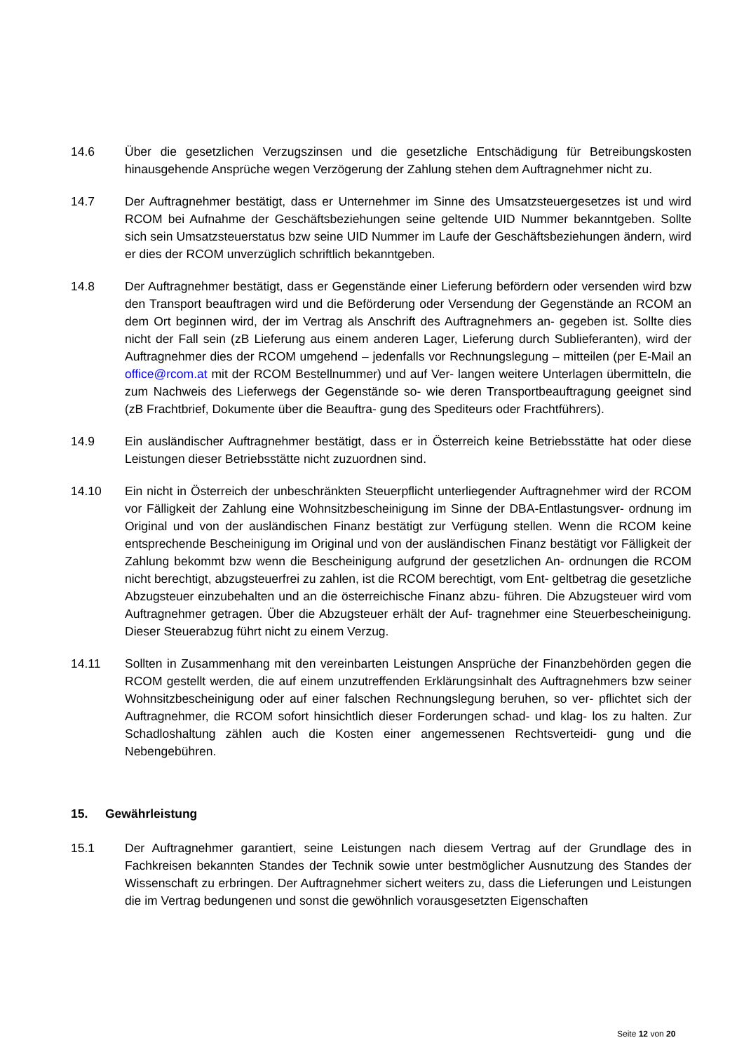14.6 Über die gesetzlichen Verzugszinsen und die gesetzliche Entschädigung für Betreibungskosten hinausgehende Ansprüche wegen Verzögerung der Zahlung stehen dem Auftragnehmer nicht zu.
14.7 Der Auftragnehmer bestätigt, dass er Unternehmer im Sinne des Umsatzsteuergesetzes ist und wird RCOM bei Aufnahme der Geschäftsbeziehungen seine geltende UID Nummer bekanntgeben. Sollte sich sein Umsatzsteuerstatus bzw seine UID Nummer im Laufe der Geschäftsbeziehungen ändern, wird er dies der RCOM unverzüglich schriftlich bekanntgeben.
14.8 Der Auftragnehmer bestätigt, dass er Gegenstände einer Lieferung befördern oder versenden wird bzw den Transport beauftragen wird und die Beförderung oder Versendung der Gegen­stände an RCOM an dem Ort beginnen wird, der im Vertrag als Anschrift des Auftragnehmers an- gegeben ist. Sollte dies nicht der Fall sein (zB Lieferung aus einem anderen Lager, Lieferung durch Sublieferanten), wird der Auftragnehmer dies der RCOM umgehend – jedenfalls vor Rech­nungslegung – mitteilen (per E-Mail an office@rcom.at mit der RCOM Bestellnummer) und auf Ver- langen weitere Unterlagen übermitteln, die zum Nachweis des Lieferwegs der Gegenstände so- wie deren Transportbeauftragung geeignet sind (zB Frachtbrief, Dokumente über die Beauftra- gung des Spediteurs oder Frachtführers).
14.9 Ein ausländischer Auftragnehmer bestätigt, dass er in Österreich keine Betriebsstätte hat oder diese Leistungen dieser Betriebsstätte nicht zuzuordnen sind.
14.10 Ein nicht in Österreich der unbeschränkten Steuerpflicht unterliegender Auftragnehmer wird der RCOM vor Fälligkeit der Zahlung eine Wohnsitzbescheinigung im Sinne der DBA-Entlastungsver- ordnung im Original und von der ausländischen Finanz bestätigt zur Verfügung stellen. Wenn die RCOM keine entsprechende Bescheinigung im Original und von der ausländischen Finanz bestätigt vor Fälligkeit der Zahlung bekommt bzw wenn die Bescheinigung aufgrund der gesetzlichen An- ordnungen die RCOM nicht berechtigt, abzugsteuerfrei zu zahlen, ist die RCOM berechtigt, vom Ent- geltbetrag die gesetzliche Abzugsteuer einzubehalten und an die österreichische Finanz abzu- führen. Die Abzugsteuer wird vom Auftragnehmer getragen. Über die Abzugsteuer erhält der Auf- tragnehmer eine Steuerbescheinigung. Dieser Steuerabzug führt nicht zu einem Verzug.
14.11 Sollten in Zusammenhang mit den vereinbarten Leistungen Ansprüche der Finanzbehörden ge­gen die RCOM gestellt werden, die auf einem unzutreffenden Erklärungsinhalt des Auftragnehmers bzw seiner Wohnsitzbescheinigung oder auf einer falschen Rechnungslegung beruhen, so ver- pflichtet sich der Auftragnehmer, die RCOM sofort hinsichtlich dieser Forderungen schad- und klag- los zu halten. Zur Schadloshaltung zählen auch die Kosten einer angemessenen Rechtsverteidi- gung und die Nebengebühren.
15. Gewährleistung
15.1 Der Auftragnehmer garantiert, seine Leistungen nach diesem Vertrag auf der Grundlage des in Fachkreisen bekannten Standes der Technik sowie unter bestmöglicher Ausnutzung des Standes der Wissenschaft zu erbringen. Der Auftragnehmer sichert weiters zu, dass die Lieferungen und Leistungen die im Vertrag bedungenen und sonst die gewöhnlich vorausgesetzten Eigenschaften
Seite 12 von 20